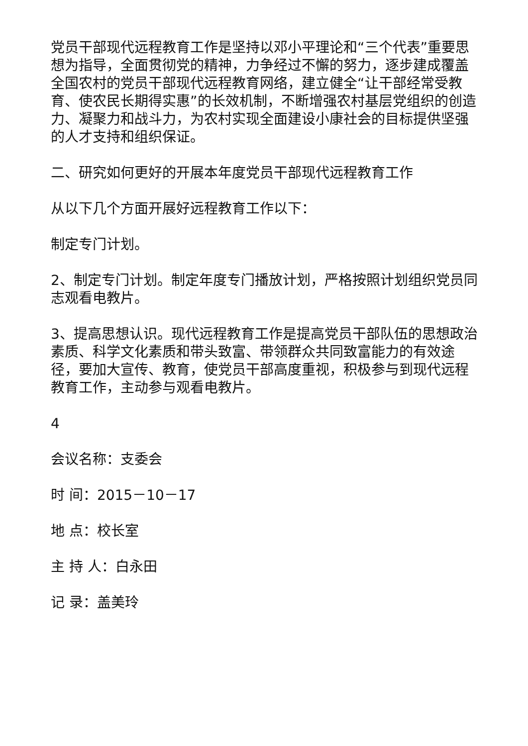党员干部现代远程教育工作是坚持以邓小平理论和“三个代表”重要思想为指导，全面贯彻党的精神，力争经过不懈的努力，逐步建成覆盖全国农村的党员干部现代远程教育网络，建立健全“让干部经常受教育、使农民长期得实惠”的长效机制，不断增强农村基层党组织的创造力、凝聚力和战斗力，为农村实现全面建设小康社会的目标提供坚强的人才支持和组织保证。
二、研究如何更好的开展本年度党员干部现代远程教育工作
从以下几个方面开展好远程教育工作以下：
制定专门计划。
2、制定专门计划。制定年度专门播放计划，严格按照计划组织党员同志观看电教片。
3、提高思想认识。现代远程教育工作是提高党员干部队伍的思想政治素质、科学文化素质和带头致富、带领群众共同致富能力的有效途径，要加大宣传、教育，使党员干部高度重视，积极参与到现代远程教育工作，主动参与观看电教片。
4
会议名称：支委会
时 间：2015－10－17
地 点：校长室
主 持 人：白永田
记 录：盖美玲